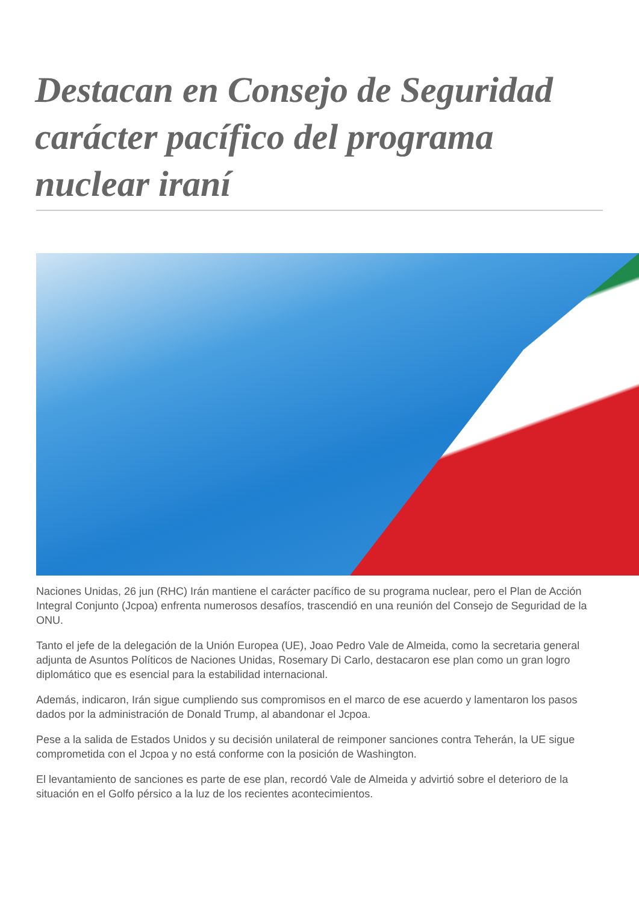Destacan en Consejo de Seguridad carácter pacífico del programa nuclear iraní
Naciones Unidas, 26 jun (RHC) Irán mantiene el carácter pacífico de su programa nuclear, pero el Plan de Acción Integral Conjunto (Jcpoa) enfrenta numerosos desafíos, trascendió en una reunión del Consejo de Seguridad de la ONU.
Tanto el jefe de la delegación de la Unión Europea (UE), Joao Pedro Vale de Almeida, como la secretaria general adjunta de Asuntos Políticos de Naciones Unidas, Rosemary Di Carlo, destacaron ese plan como un gran logro diplomático que es esencial para la estabilidad internacional.
Además, indicaron, Irán sigue cumpliendo sus compromisos en el marco de ese acuerdo y lamentaron los pasos dados por la administración de Donald Trump, al abandonar el Jcpoa.
Pese a la salida de Estados Unidos y su decisión unilateral de reimponer sanciones contra Teherán, la UE sigue comprometida con el Jcpoa y no está conforme con la posición de Washington.
El levantamiento de sanciones es parte de ese plan, recordó Vale de Almeida y advirtió sobre el deterioro de la situación en el Golfo pérsico a la luz de los recientes acontecimientos.